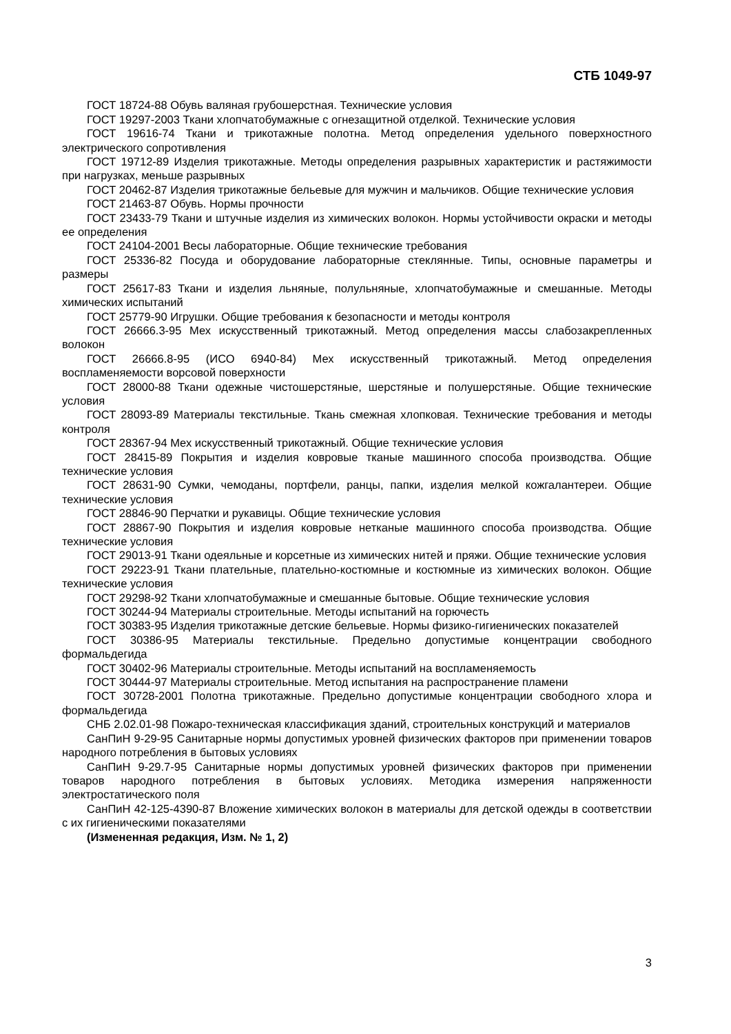СТБ 1049-97
ГОСТ 18724-88 Обувь валяная грубошерстная. Технические условия
ГОСТ 19297-2003 Ткани хлопчатобумажные с огнезащитной отделкой. Технические условия
ГОСТ 19616-74 Ткани и трикотажные полотна. Метод определения удельного поверхностного электрического сопротивления
ГОСТ 19712-89 Изделия трикотажные. Методы определения разрывных характеристик и растяжимости при нагрузках, меньше разрывных
ГОСТ 20462-87 Изделия трикотажные бельевые для мужчин и мальчиков. Общие технические условия
ГОСТ 21463-87 Обувь. Нормы прочности
ГОСТ 23433-79 Ткани и штучные изделия из химических волокон. Нормы устойчивости окраски и методы ее определения
ГОСТ 24104-2001 Весы лабораторные. Общие технические требования
ГОСТ 25336-82 Посуда и оборудование лабораторные стеклянные. Типы, основные параметры и размеры
ГОСТ 25617-83 Ткани и изделия льняные, полульняные, хлопчатобумажные и смешанные. Методы химических испытаний
ГОСТ 25779-90 Игрушки. Общие требования к безопасности и методы контроля
ГОСТ 26666.3-95 Мех искусственный трикотажный. Метод определения массы слабозакрепленных волокон
ГОСТ 26666.8-95 (ИСО 6940-84) Мех искусственный трикотажный. Метод определения воспламеняемости ворсовой поверхности
ГОСТ 28000-88 Ткани одежные чистошерстяные, шерстяные и полушерстяные. Общие технические условия
ГОСТ 28093-89 Материалы текстильные. Ткань смежная хлопковая. Технические требования и методы контроля
ГОСТ 28367-94 Мех искусственный трикотажный. Общие технические условия
ГОСТ 28415-89 Покрытия и изделия ковровые тканые машинного способа производства. Общие технические условия
ГОСТ 28631-90 Сумки, чемоданы, портфели, ранцы, папки, изделия мелкой кожгалантереи. Общие технические условия
ГОСТ 28846-90 Перчатки и рукавицы. Общие технические условия
ГОСТ 28867-90 Покрытия и изделия ковровые нетканые машинного способа производства. Общие технические условия
ГОСТ 29013-91 Ткани одеяльные и корсетные из химических нитей и пряжи. Общие технические условия
ГОСТ 29223-91 Ткани плательные, плательно-костюмные и костюмные из химических волокон. Общие технические условия
ГОСТ 29298-92 Ткани хлопчатобумажные и смешанные бытовые. Общие технические условия
ГОСТ 30244-94 Материалы строительные. Методы испытаний на горючесть
ГОСТ 30383-95 Изделия трикотажные детские бельевые. Нормы физико-гигиенических показателей
ГОСТ 30386-95 Материалы текстильные. Предельно допустимые концентрации свободного формальдегида
ГОСТ 30402-96 Материалы строительные. Методы испытаний на воспламеняемость
ГОСТ 30444-97 Материалы строительные. Метод испытания на распространение пламени
ГОСТ 30728-2001 Полотна трикотажные. Предельно допустимые концентрации свободного хлора и формальдегида
СНБ 2.02.01-98 Пожаро-техническая классификация зданий, строительных конструкций и материалов
СанПиН 9-29-95 Санитарные нормы допустимых уровней физических факторов при применении товаров народного потребления в бытовых условиях
СанПиН 9-29.7-95 Санитарные нормы допустимых уровней физических факторов при применении товаров народного потребления в бытовых условиях. Методика измерения напряженности электростатического поля
СанПиН 42-125-4390-87 Вложение химических волокон в материалы для детской одежды в соответствии с их гигиеническими показателями
(Измененная редакция, Изм. № 1, 2)
3